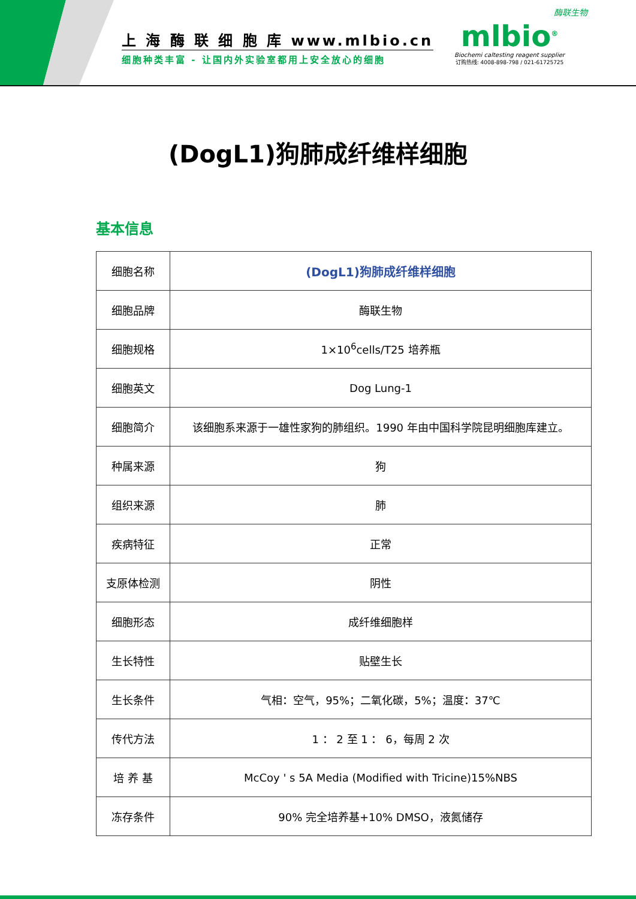上 海 酶 联 细 胞 库 www.mlbio.cn
细胞种类丰富 - 让国内外实验室都用上安全放心的细胞
酶联生物
mlbio<sup>®</sup>
Biochemi caltesting reagent supplier
订购热线: 4008-898-798 / 021-61725725
(DogL1)狗肺成纤维样细胞
基本信息
| 细胞名称 | (DogL1)狗肺成纤维样细胞 |
| 细胞品牌 | 酶联生物 |
| 细胞规格 | 1×10<sup>6</sup>cells/T25 培养瓶 |
| 细胞英文 | Dog Lung-1 |
| 细胞简介 | 该细胞系来源于一雄性家狗的肺组织。1990 年由中国科学院昆明细胞库建立。 |
| 种属来源 | 狗 |
| 组织来源 | 肺 |
| 疾病特征 | 正常 |
| 支原体检测 | 阴性 |
| 细胞形态 | 成纤维细胞样 |
| 生长特性 | 贴壁生长 |
| 生长条件 | 气相：空气，95%；二氧化碳，5%；温度：37℃ |
| 传代方法 | 1 ： 2 至 1 ： 6，每周 2 次 |
| 培 养 基 | McCoy ' s 5A Media (Modified with Tricine)15%NBS |
| 冻存条件 | 90% 完全培养基+10% DMSO，液氮储存 |